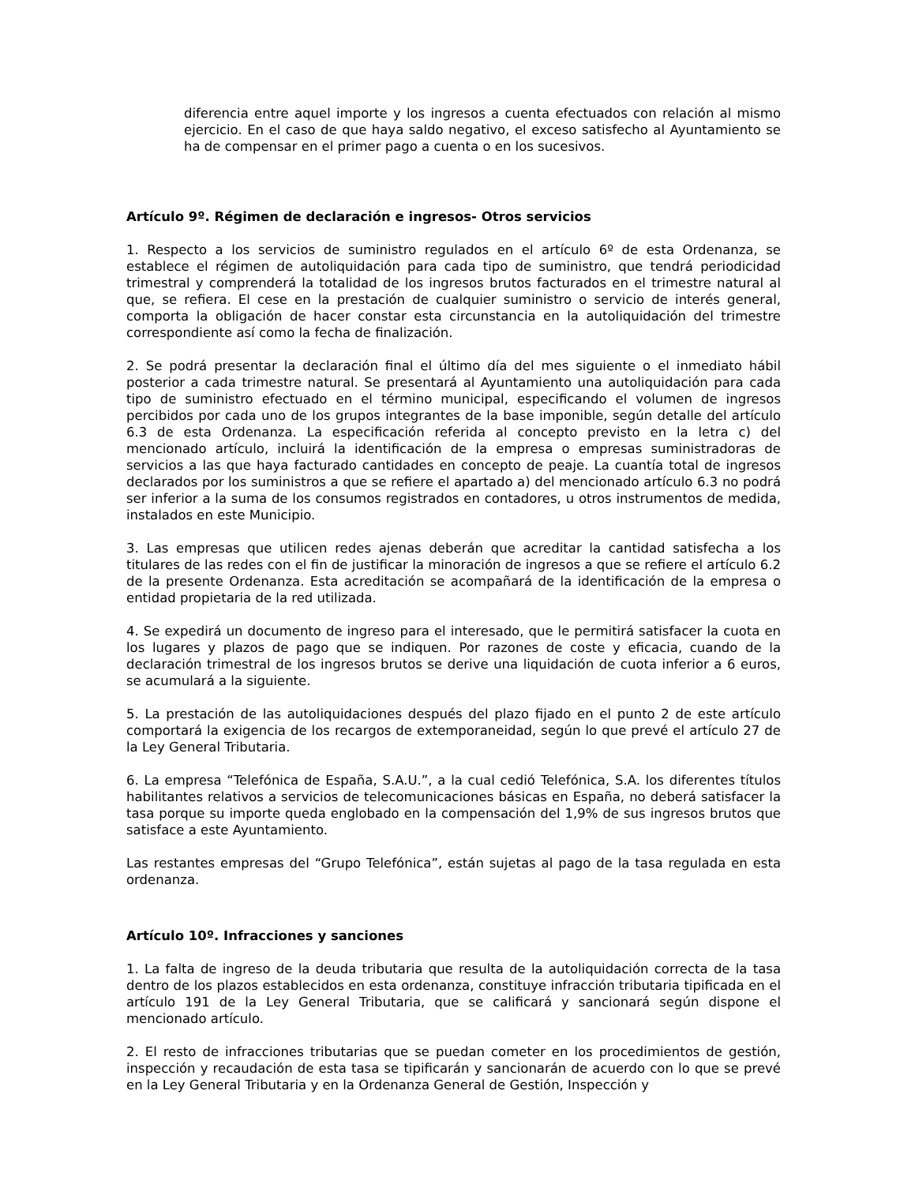diferencia entre aquel importe y los ingresos a cuenta efectuados con relación al mismo ejercicio. En el caso de que haya saldo negativo, el exceso satisfecho al Ayuntamiento se ha de compensar en el primer pago a cuenta o en los sucesivos.
Artículo 9º. Régimen de declaración e ingresos- Otros servicios
1. Respecto a los servicios de suministro regulados en el artículo 6º de esta Ordenanza, se establece el régimen de autoliquidación para cada tipo de suministro, que tendrá periodicidad trimestral y comprenderá la totalidad de los ingresos brutos facturados en el trimestre natural al que, se refiera. El cese en la prestación de cualquier suministro o servicio de interés general, comporta la obligación de hacer constar esta circunstancia en la autoliquidación del trimestre correspondiente así como la fecha de finalización.
2. Se podrá presentar la declaración final el último día del mes siguiente o el inmediato hábil posterior a cada trimestre natural. Se presentará al Ayuntamiento una autoliquidación para cada tipo de suministro efectuado en el término municipal, especificando el volumen de ingresos percibidos por cada uno de los grupos integrantes de la base imponible, según detalle del artículo 6.3 de esta Ordenanza. La especificación referida al concepto previsto en la letra c) del mencionado artículo, incluirá la identificación de la empresa o empresas suministradoras de servicios a las que haya facturado cantidades en concepto de peaje. La cuantía total de ingresos declarados por los suministros a que se refiere el apartado a) del mencionado artículo 6.3 no podrá ser inferior a la suma de los consumos registrados en contadores, u otros instrumentos de medida, instalados en este Municipio.
3. Las empresas que utilicen redes ajenas deberán que acreditar la cantidad satisfecha a los titulares de las redes con el fin de justificar la minoración de ingresos a que se refiere el artículo 6.2 de la presente Ordenanza. Esta acreditación se acompañará de la identificación de la empresa o entidad propietaria de la red utilizada.
4. Se expedirá un documento de ingreso para el interesado, que le permitirá satisfacer la cuota en los lugares y plazos de pago que se indiquen. Por razones de coste y eficacia, cuando de la declaración trimestral de los ingresos brutos se derive una liquidación de cuota inferior a 6 euros, se acumulará a la siguiente.
5. La prestación de las autoliquidaciones después del plazo fijado en el punto 2 de este artículo comportará la exigencia de los recargos de extemporaneidad, según lo que prevé el artículo 27 de la Ley General Tributaria.
6. La empresa “Telefónica de España, S.A.U.”, a la cual cedió Telefónica, S.A. los diferentes títulos habilitantes relativos a servicios de telecomunicaciones básicas en España, no deberá satisfacer la tasa porque su importe queda englobado en la compensación del 1,9% de sus ingresos brutos que satisface a este Ayuntamiento.
Las restantes empresas del “Grupo Telefónica”, están sujetas al pago de la tasa regulada en esta ordenanza.
Artículo 10º. Infracciones y sanciones
1. La falta de ingreso de la deuda tributaria que resulta de la autoliquidación correcta de la tasa dentro de los plazos establecidos en esta ordenanza, constituye infracción tributaria tipificada en el artículo 191 de la Ley General Tributaria, que se calificará y sancionará según dispone el mencionado artículo.
2. El resto de infracciones tributarias que se puedan cometer en los procedimientos de gestión, inspección y recaudación de esta tasa se tipificarán y sancionarán de acuerdo con lo que se prevé en la Ley General Tributaria y en la Ordenanza General de Gestión, Inspección y